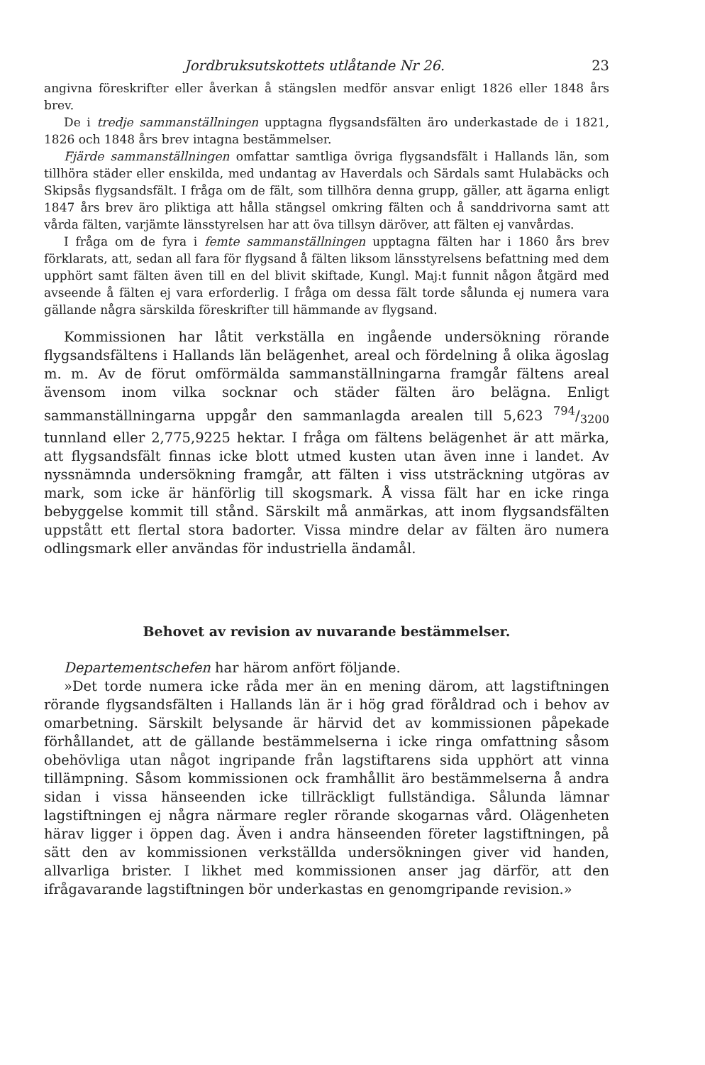Jordbruksutskottets utlåtande Nr 26. 23
angivna föreskrifter eller åverkan å stängslen medför ansvar enligt 1826 eller 1848 års brev.
De i tredje sammanställningen upptagna flygsandsfälten äro underkastade de i 1821, 1826 och 1848 års brev intagna bestämmelser.
Fjärde sammanställningen omfattar samtliga övriga flygsandsfält i Hallands län, som tillhöra städer eller enskilda, med undantag av Haverdals och Särdals samt Hulabäcks och Skipsås flygsandsfält. I fråga om de fält, som tillhöra denna grupp, gäller, att ägarna enligt 1847 års brev äro pliktiga att hålla stängsel omkring fälten och å sanddrivorna samt att vårda fälten, varjämte länsstyrelsen har att öva tillsyn däröver, att fälten ej vanvårdas.
I fråga om de fyra i femte sammanställningen upptagna fälten har i 1860 års brev förklarats, att, sedan all fara för flygsand å fälten liksom länsstyrelsens befattning med dem upphört samt fälten även till en del blivit skiftade, Kungl. Maj:t funnit någon åtgärd med avseende å fälten ej vara erforderlig. I fråga om dessa fält torde sålunda ej numera vara gällande några särskilda föreskrifter till hämmande av flygsand.
Kommissionen har låtit verkställa en ingående undersökning rörande flygsandsfältens i Hallands län belägenhet, areal och fördelning å olika ägoslag m. m. Av de förut omförmälda sammanställningarna framgår fältens areal ävensom inom vilka socknar och städer fälten äro belägna. Enligt sammanställningarna uppgår den sammanlagda arealen till 5,623 794/3200 tunnland eller 2,775,9225 hektar. I fråga om fältens belägenhet är att märka, att flygsandsfält finnas icke blott utmed kusten utan även inne i landet. Av nyssnämnda undersökning framgår, att fälten i viss utsträckning utgöras av mark, som icke är hänförlig till skogsmark. Å vissa fält har en icke ringa bebyggelse kommit till stånd. Särskilt må anmärkas, att inom flygsandsfälten uppstått ett flertal stora badorter. Vissa mindre delar av fälten äro numera odlingsmark eller användas för industriella ändamål.
Behovet av revision av nuvarande bestämmelser.
Departementschefen har härom anfört följande.
»Det torde numera icke råda mer än en mening därom, att lagstiftningen rörande flygsandsfälten i Hallands län är i hög grad föråldrad och i behov av omarbetning. Särskilt belysande är härvid det av kommissionen påpekade förhållandet, att de gällande bestämmelserna i icke ringa omfattning såsom obehövliga utan något ingripande från lagstiftarens sida upphört att vinna tillämpning. Såsom kommissionen ock framhållit äro bestämmelserna å andra sidan i vissa hänseenden icke tillräckligt fullständiga. Sålunda lämnar lagstiftningen ej några närmare regler rörande skogarnas vård. Olägenheten härav ligger i öppen dag. Även i andra hänseenden företer lagstiftningen, på sätt den av kommissionen verkställda undersökningen giver vid handen, allvarliga brister. I likhet med kommissionen anser jag därför, att den ifrågavarande lagstiftningen bör underkastas en genomgripande revision.»